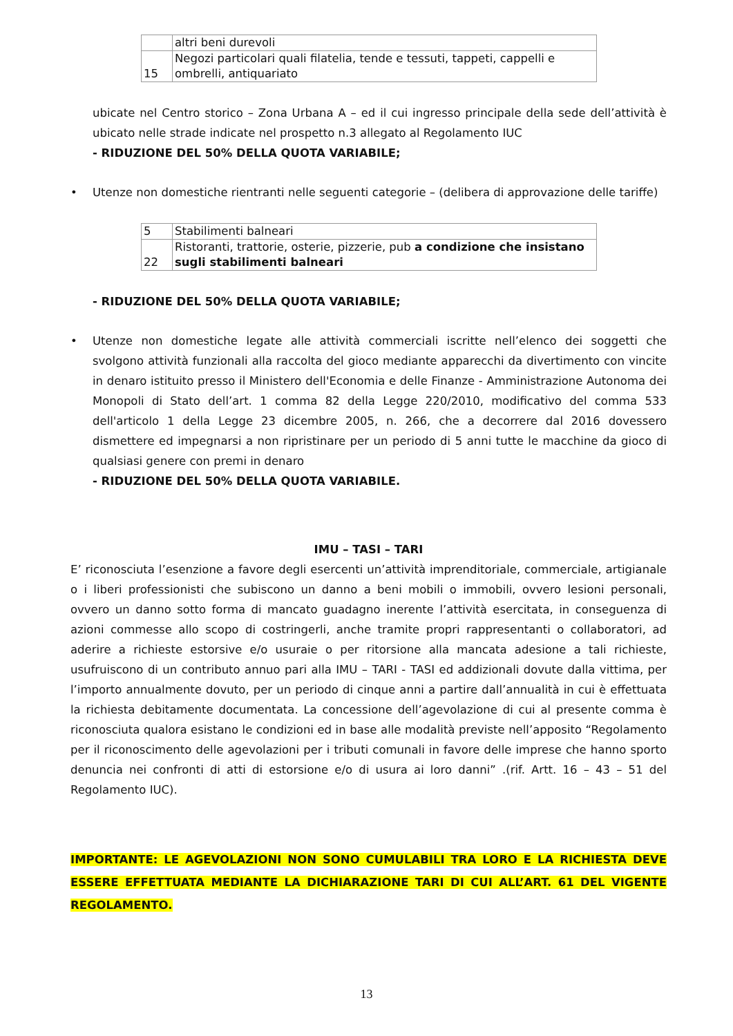| | altri beni durevoli |
| 15 | Negozi particolari quali filatelia, tende e tessuti, tappeti, cappelli e ombrelli, antiquariato |
ubicate nel Centro storico – Zona Urbana A – ed il cui ingresso principale della sede dell’attività è ubicato nelle strade indicate nel prospetto n.3 allegato al Regolamento IUC
- RIDUZIONE DEL 50% DELLA QUOTA VARIABILE;
• Utenze non domestiche rientranti nelle seguenti categorie – (delibera di approvazione delle tariffe)
| 5 | Stabilimenti balneari |
| 22 | Ristoranti, trattorie, osterie, pizzerie, pub a condizione che insistano sugli stabilimenti balneari |
- RIDUZIONE DEL 50% DELLA QUOTA VARIABILE;
• Utenze non domestiche legate alle attività commerciali iscritte nell’elenco dei soggetti che svolgono attività funzionali alla raccolta del gioco mediante apparecchi da divertimento con vincite in denaro istituito presso il Ministero dell'Economia e delle Finanze - Amministrazione Autonoma dei Monopoli di Stato dell’art. 1 comma 82 della Legge 220/2010, modificativo del comma 533 dell'articolo 1 della Legge 23 dicembre 2005, n. 266, che a decorrere dal 2016 dovessero dismettere ed impegnarsi a non ripristinare per un periodo di 5 anni tutte le macchine da gioco di qualsiasi genere con premi in denaro
- RIDUZIONE DEL 50% DELLA QUOTA VARIABILE.
IMU – TASI – TARI
E’ riconosciuta l’esenzione a favore degli esercenti un’attività imprenditoriale, commerciale, artigianale o i liberi professionisti che subiscono un danno a beni mobili o immobili, ovvero lesioni personali, ovvero un danno sotto forma di mancato guadagno inerente l’attività esercitata, in conseguenza di azioni commesse allo scopo di costringerli, anche tramite propri rappresentanti o collaboratori, ad aderire a richieste estorsive e/o usuraie o per ritorsione alla mancata adesione a tali richieste, usufruiscono di un contributo annuo pari alla IMU – TARI - TASI ed addizionali dovute dalla vittima, per l’importo annualmente dovuto, per un periodo di cinque anni a partire dall’annualità in cui è effettuata la richiesta debitamente documentata. La concessione dell’agevolazione di cui al presente comma è riconosciuta qualora esistano le condizioni ed in base alle modalità previste nell’apposito “Regolamento per il riconoscimento delle agevolazioni per i tributi comunali in favore delle imprese che hanno sporto denuncia nei confronti di atti di estorsione e/o di usura ai loro danni” .(rif. Artt. 16 – 43 – 51 del Regolamento IUC).
IMPORTANTE: LE AGEVOLAZIONI NON SONO CUMULABILI TRA LORO E LA RICHIESTA DEVE ESSERE EFFETTUATA MEDIANTE LA DICHIARAZIONE TARI DI CUI ALL’ART. 61 DEL VIGENTE REGOLAMENTO.
13